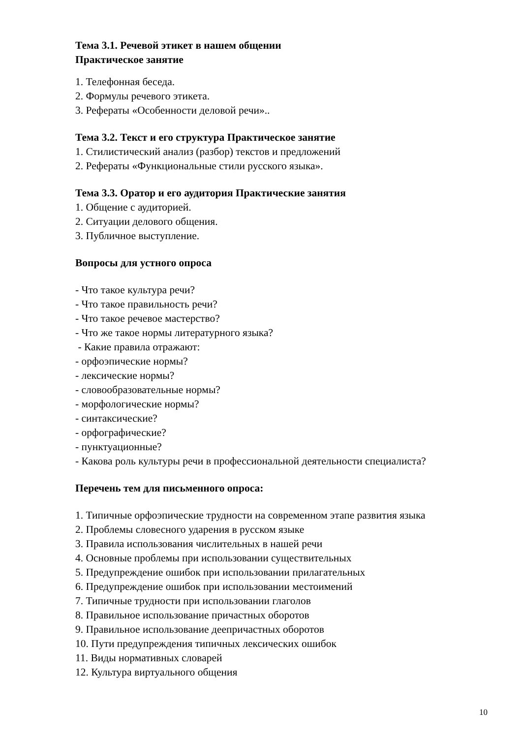Тема 3.1. Речевой этикет в нашем общении
Практическое занятие
1. Телефонная беседа.
2. Формулы речевого этикета.
3. Рефераты «Особенности деловой речи»..
Тема 3.2. Текст и его структура Практическое занятие
1. Стилистический анализ (разбор) текстов и предложений
2. Рефераты «Функциональные стили русского языка».
Тема 3.3. Оратор и его аудитория Практические занятия
1. Общение с аудиторией.
2. Ситуации делового общения.
3. Публичное выступление.
Вопросы для устного опроса
- Что такое культура речи?
- Что такое правильность речи?
- Что такое речевое мастерство?
- Что же такое нормы литературного языка?
- Какие правила отражают:
- орфоэпические нормы?
- лексические нормы?
- словообразовательные нормы?
- морфологические нормы?
- синтаксические?
- орфографические?
- пунктуационные?
- Какова роль культуры речи в профессиональной деятельности специалиста?
Перечень тем для письменного опроса:
1. Типичные орфоэпические трудности на современном этапе развития языка
2. Проблемы словесного ударения в русском языке
3. Правила использования числительных в нашей речи
4. Основные проблемы при использовании существительных
5. Предупреждение ошибок при использовании прилагательных
6. Предупреждение ошибок при использовании местоимений
7. Типичные трудности при использовании глаголов
8. Правильное использование причастных оборотов
9. Правильное использование деепричастных оборотов
10. Пути предупреждения типичных лексических ошибок
11. Виды нормативных словарей
12. Культура виртуального общения
10